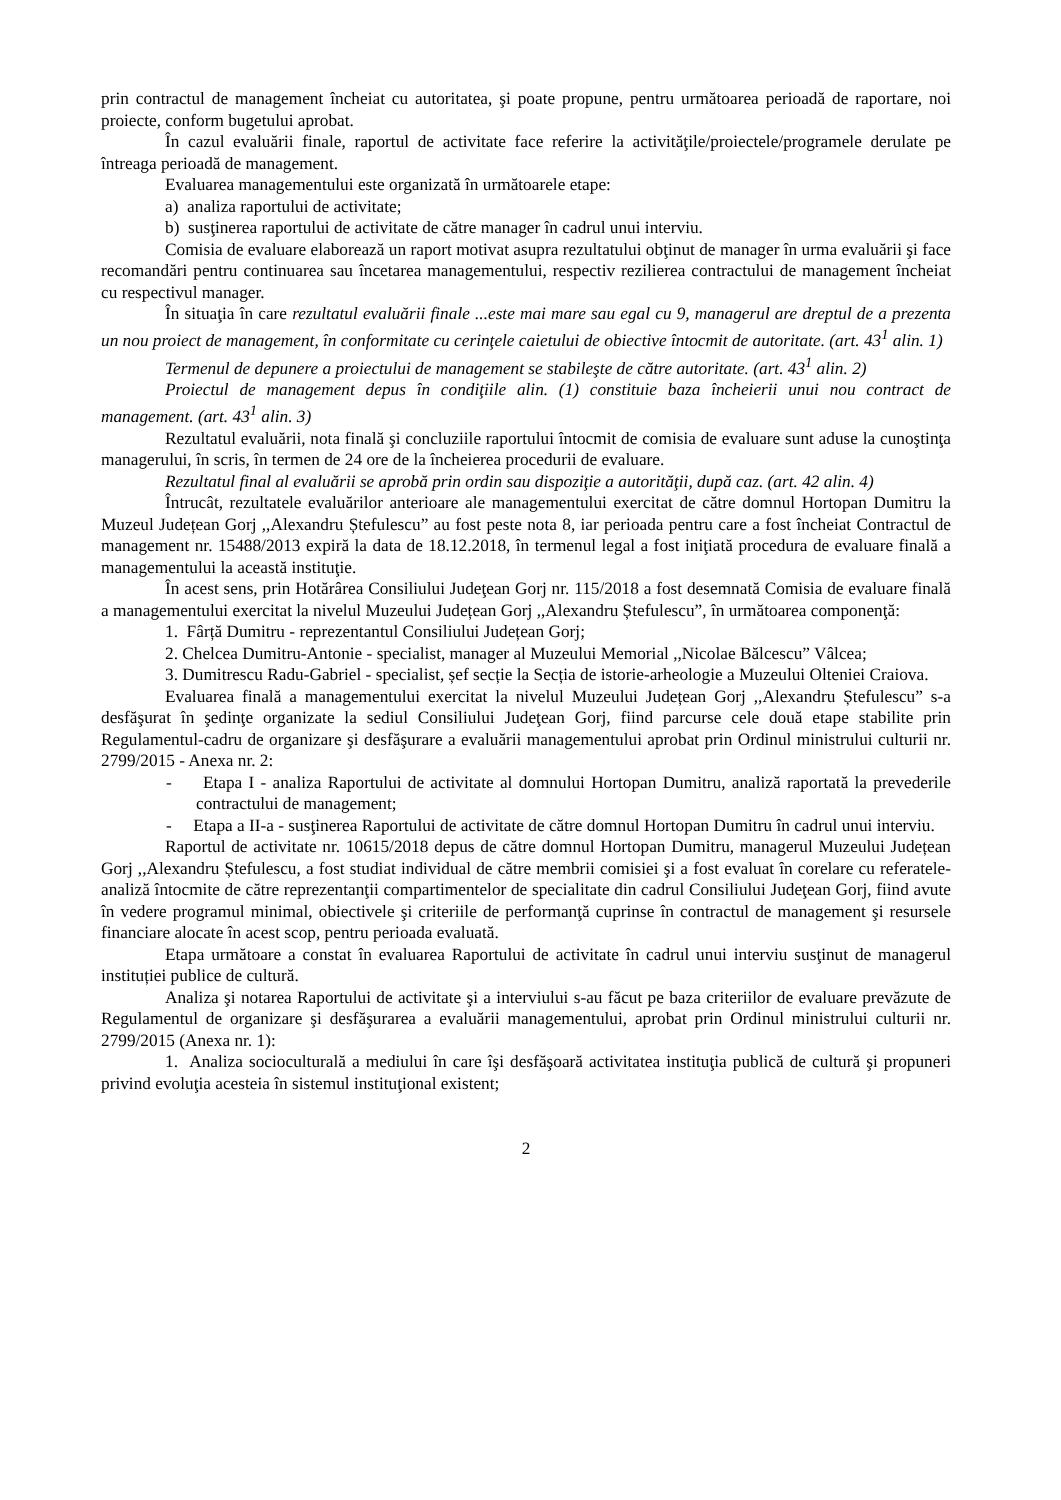prin contractul de management încheiat cu autoritatea, şi poate propune, pentru următoarea perioadă de raportare, noi proiecte, conform bugetului aprobat.
În cazul evaluării finale, raportul de activitate face referire la activităţile/proiectele/programele derulate pe întreaga perioadă de management.
Evaluarea managementului este organizată în următoarele etape:
a) analiza raportului de activitate;
b) susţinerea raportului de activitate de către manager în cadrul unui interviu.
Comisia de evaluare elaborează un raport motivat asupra rezultatului obţinut de manager în urma evaluării şi face recomandări pentru continuarea sau încetarea managementului, respectiv rezilierea contractului de management încheiat cu respectivul manager.
În situaţia în care rezultatul evaluării finale ...este mai mare sau egal cu 9, managerul are dreptul de a prezenta un nou proiect de management, în conformitate cu cerinţele caietului de obiective întocmit de autoritate. (art. 43<sup>1</sup> alin. 1)
Termenul de depunere a proiectului de management se stabileşte de către autoritate. (art. 43<sup>1</sup> alin. 2)
Proiectul de management depus în condiţiile alin. (1) constituie baza încheierii unui nou contract de management. (art. 43<sup>1</sup> alin. 3)
Rezultatul evaluării, nota finală şi concluziile raportului întocmit de comisia de evaluare sunt aduse la cunoştinţa managerului, în scris, în termen de 24 ore de la încheierea procedurii de evaluare.
Rezultatul final al evaluării se aprobă prin ordin sau dispoziţie a autorităţii, după caz. (art. 42 alin. 4)
Întrucât, rezultatele evaluărilor anterioare ale managementului exercitat de către domnul Hortopan Dumitru la Muzeul Județean Gorj ,,Alexandru Ștefulescu” au fost peste nota 8, iar perioada pentru care a fost încheiat Contractul de management nr. 15488/2013 expiră la data de 18.12.2018, în termenul legal a fost iniţiată procedura de evaluare finală a managementului la această instituţie.
În acest sens, prin Hotărârea Consiliului Judeţean Gorj nr. 115/2018 a fost desemnată Comisia de evaluare finală a managementului exercitat la nivelul Muzeului Județean Gorj ,,Alexandru Ștefulescu”, în următoarea componenţă:
1. Fârță Dumitru - reprezentantul Consiliului Județean Gorj;
2. Chelcea Dumitru-Antonie - specialist, manager al Muzeului Memorial ,,Nicolae Bălcescu” Vâlcea;
3. Dumitrescu Radu-Gabriel - specialist, șef secție la Secția de istorie-arheologie a Muzeului Olteniei Craiova.
Evaluarea finală a managementului exercitat la nivelul Muzeului Județean Gorj ,,Alexandru Ștefulescu” s-a desfăşurat în şedinţe organizate la sediul Consiliului Judeţean Gorj, fiind parcurse cele două etape stabilite prin Regulamentul-cadru de organizare şi desfăşurare a evaluării managementului aprobat prin Ordinul ministrului culturii nr. 2799/2015 - Anexa nr. 2:
- Etapa I - analiza Raportului de activitate al domnului Hortopan Dumitru, analiză raportată la prevederile contractului de management;
- Etapa a II-a - susţinerea Raportului de activitate de către domnul Hortopan Dumitru în cadrul unui interviu.
Raportul de activitate nr. 10615/2018 depus de către domnul Hortopan Dumitru, managerul Muzeului Județean Gorj ,,Alexandru Ștefulescu, a fost studiat individual de către membrii comisiei şi a fost evaluat în corelare cu referatele-analiză întocmite de către reprezentanţii compartimentelor de specialitate din cadrul Consiliului Judeţean Gorj, fiind avute în vedere programul minimal, obiectivele şi criteriile de performanţă cuprinse în contractul de management şi resursele financiare alocate în acest scop, pentru perioada evaluată.
Etapa următoare a constat în evaluarea Raportului de activitate în cadrul unui interviu susţinut de managerul instituției publice de cultură.
Analiza şi notarea Raportului de activitate şi a interviului s-au făcut pe baza criteriilor de evaluare prevăzute de Regulamentul de organizare şi desfăşurarea a evaluării managementului, aprobat prin Ordinul ministrului culturii nr. 2799/2015 (Anexa nr. 1):
1. Analiza socioculturală a mediului în care îşi desfăşoară activitatea instituţia publică de cultură şi propuneri privind evoluţia acesteia în sistemul instituţional existent;
2